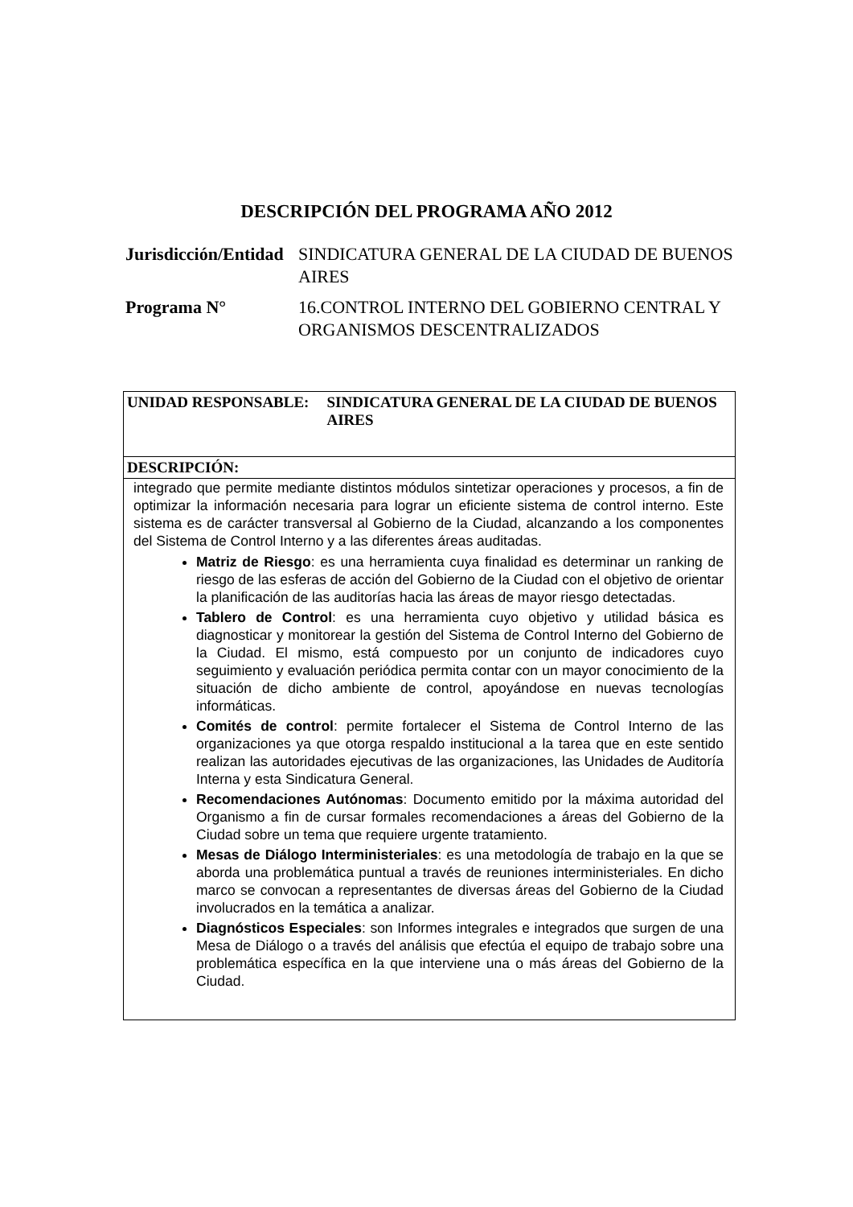DESCRIPCIÓN DEL PROGRAMA AÑO 2012
| Jurisdicción/Entidad | SINDICATURA GENERAL DE LA CIUDAD DE BUENOS AIRES |
| Programa N° | 16.CONTROL INTERNO DEL GOBIERNO CENTRAL Y ORGANISMOS DESCENTRALIZADOS |
| UNIDAD RESPONSABLE: SINDICATURA GENERAL DE LA CIUDAD DE BUENOS AIRES |
| DESCRIPCIÓN: |
| integrado que permite mediante distintos módulos sintetizar operaciones y procesos, a fin de optimizar la información necesaria para lograr un eficiente sistema de control interno. Este sistema es de carácter transversal al Gobierno de la Ciudad, alcanzando a los componentes del Sistema de Control Interno y a las diferentes áreas auditadas. Matriz de Riesgo : es una herramienta cuya finalidad es determinar un ranking de riesgo de las esferas de acción del Gobierno de la Ciudad con el objetivo de orientar la planificación de las auditorías hacia las áreas de mayor riesgo detectadas. Tablero de Control : es una herramienta cuyo objetivo y utilidad básica es diagnosticar y monitorear la gestión del Sistema de Control Interno del Gobierno de la Ciudad. El mismo, está compuesto por un conjunto de indicadores cuyo seguimiento y evaluación periódica permita contar con un mayor conocimiento de la situación de dicho ambiente de control, apoyándose en nuevas tecnologías informáticas. Comités de control : permite fortalecer el Sistema de Control Interno de las organizaciones ya que otorga respaldo institucional a la tarea que en este sentido realizan las autoridades ejecutivas de las organizaciones, las Unidades de Auditoría Interna y esta Sindicatura General. Recomendaciones Autónomas : Documento emitido por la máxima autoridad del Organismo a fin de cursar formales recomendaciones a áreas del Gobierno de la Ciudad sobre un tema que requiere urgente tratamiento. Mesas de Diálogo Interministeriales : es una metodología de trabajo en la que se aborda una problemática puntual a través de reuniones interministeriales. En dicho marco se convocan a representantes de diversas áreas del Gobierno de la Ciudad involucrados en la temática a analizar. Diagnósticos Especiales : son Informes integrales e integrados que surgen de una Mesa de Diálogo o a través del análisis que efectúa el equipo de trabajo sobre una problemática específica en la que interviene una o más áreas del Gobierno de la Ciudad. |